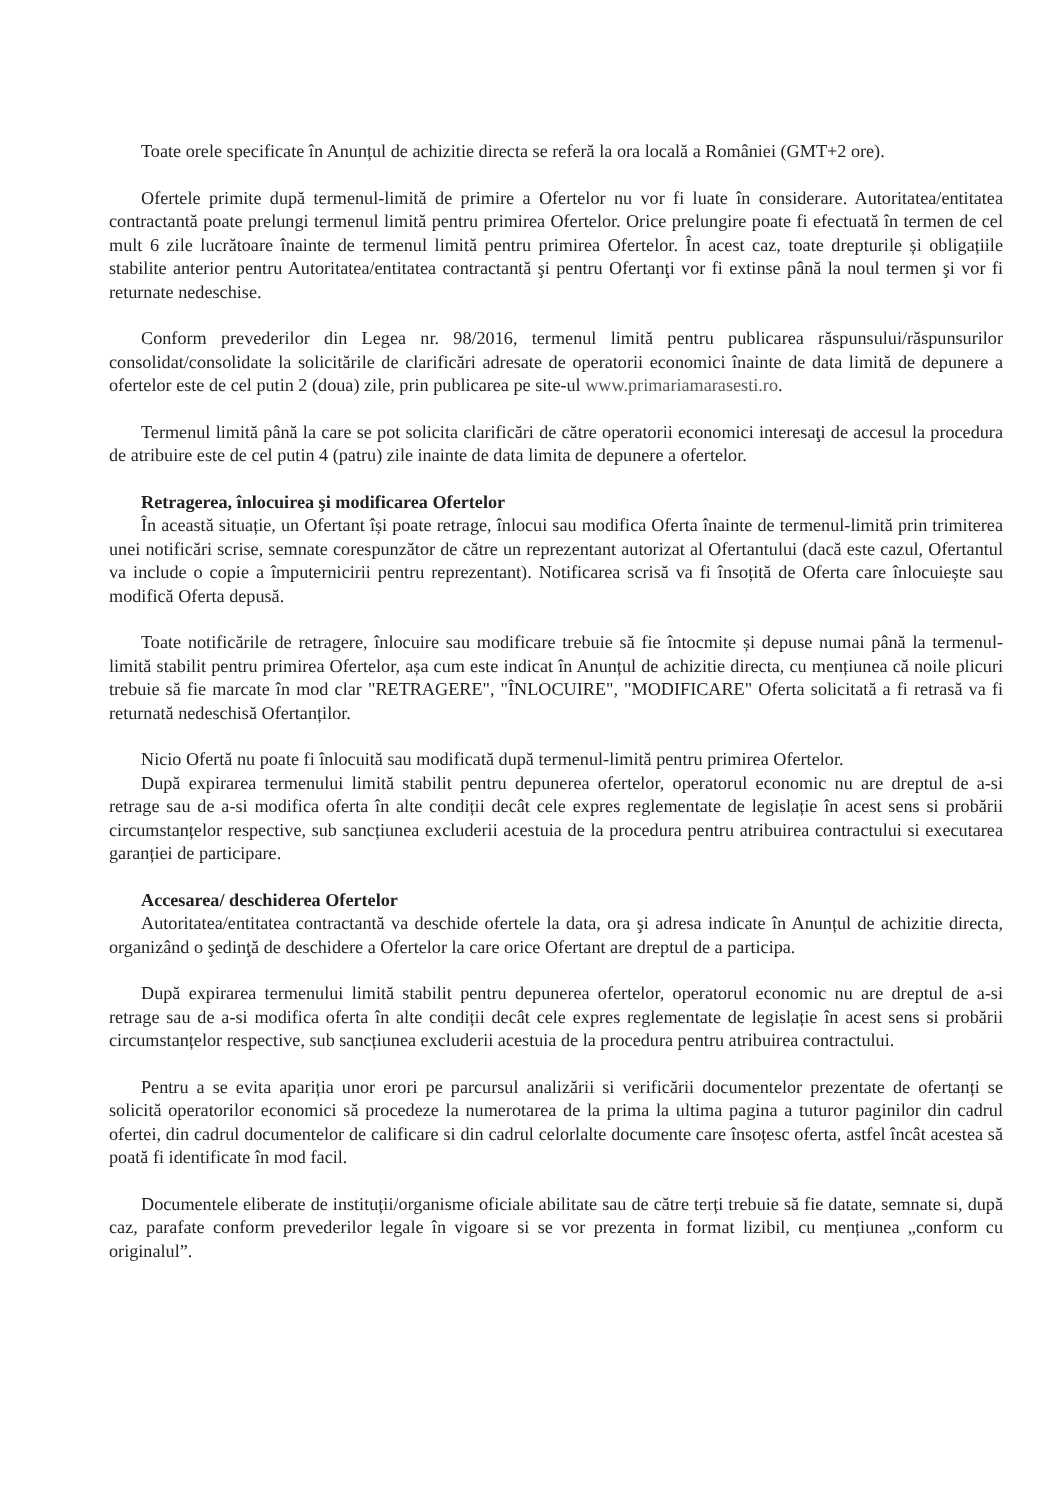Toate orele specificate în Anunțul de achizitie directa se referă la ora locală a României (GMT+2 ore).
Ofertele primite după termenul-limită de primire a Ofertelor nu vor fi luate în considerare. Autoritatea/entitatea contractantă poate prelungi termenul limită pentru primirea Ofertelor. Orice prelungire poate fi efectuată în termen de cel mult 6 zile lucrătoare înainte de termenul limită pentru primirea Ofertelor. În acest caz, toate drepturile și obligațiile stabilite anterior pentru Autoritatea/entitatea contractantă şi pentru Ofertanţi vor fi extinse până la noul termen şi vor fi returnate nedeschise.
Conform prevederilor din Legea nr. 98/2016, termenul limită pentru publicarea răspunsului/răspunsurilor consolidat/consolidate la solicitările de clarificări adresate de operatorii economici înainte de data limită de depunere a ofertelor este de cel putin 2 (doua) zile, prin publicarea pe site-ul www.primariamarasesti.ro.
Termenul limită până la care se pot solicita clarificări de către operatorii economici interesaţi de accesul la procedura de atribuire este de cel putin 4 (patru) zile inainte de data limita de depunere a ofertelor.
Retragerea, înlocuirea şi modificarea Ofertelor
În această situație, un Ofertant își poate retrage, înlocui sau modifica Oferta înainte de termenul-limită prin trimiterea unei notificări scrise, semnate corespunzător de către un reprezentant autorizat al Ofertantului (dacă este cazul, Ofertantul va include o copie a împuternicirii pentru reprezentant). Notificarea scrisă va fi însoțită de Oferta care înlocuiește sau modifică Oferta depusă.
Toate notificările de retragere, înlocuire sau modificare trebuie să fie întocmite și depuse numai până la termenul-limită stabilit pentru primirea Ofertelor, așa cum este indicat în Anunțul de achizitie directa, cu mențiunea că noile plicuri trebuie să fie marcate în mod clar "RETRAGERE", "ÎNLOCUIRE", "MODIFICARE" Oferta solicitată a fi retrasă va fi returnată nedeschisă Ofertanților.
Nicio Ofertă nu poate fi înlocuită sau modificată după termenul-limită pentru primirea Ofertelor.
După expirarea termenului limită stabilit pentru depunerea ofertelor, operatorul economic nu are dreptul de a-si retrage sau de a-si modifica oferta în alte condiții decât cele expres reglementate de legislație în acest sens si probării circumstanțelor respective, sub sancțiunea excluderii acestuia de la procedura pentru atribuirea contractului si executarea garanției de participare.
Accesarea/ deschiderea Ofertelor
Autoritatea/entitatea contractantă va deschide ofertele la data, ora şi adresa indicate în Anunțul de achizitie directa, organizând o şedinţă de deschidere a Ofertelor la care orice Ofertant are dreptul de a participa.
După expirarea termenului limită stabilit pentru depunerea ofertelor, operatorul economic nu are dreptul de a-si retrage sau de a-si modifica oferta în alte condiții decât cele expres reglementate de legislație în acest sens si probării circumstanțelor respective, sub sancțiunea excluderii acestuia de la procedura pentru atribuirea contractului.
Pentru a se evita apariția unor erori pe parcursul analizării si verificării documentelor prezentate de ofertanți se solicită operatorilor economici să procedeze la numerotarea de la prima la ultima pagina a tuturor paginilor din cadrul ofertei, din cadrul documentelor de calificare si din cadrul celorlalte documente care însoțesc oferta, astfel încât acestea să poată fi identificate în mod facil.
Documentele eliberate de instituții/organisme oficiale abilitate sau de către terți trebuie să fie datate, semnate si, după caz, parafate conform prevederilor legale în vigoare si se vor prezenta in format lizibil, cu mențiunea „conform cu originalul”.